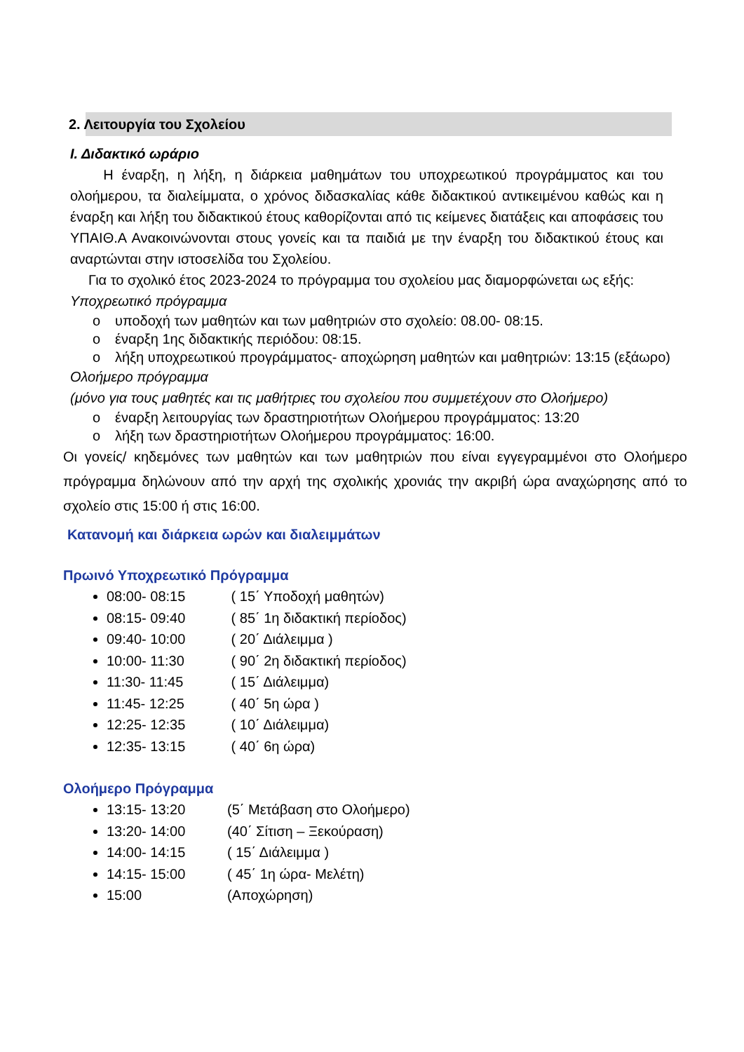2. Λειτουργία του Σχολείου
Ι. Διδακτικό ωράριο
Η έναρξη, η λήξη, η διάρκεια μαθημάτων του υποχρεωτικού προγράμματος και του ολοήμερου, τα διαλείμματα, ο χρόνος διδασκαλίας κάθε διδακτικού αντικειμένου καθώς και η έναρξη και λήξη του διδακτικού έτους καθορίζονται από τις κείμενες διατάξεις και αποφάσεις του ΥΠΑΙΘ.Α Ανακοινώνονται στους γονείς και τα παιδιά με την έναρξη του διδακτικού έτους και αναρτώνται στην ιστοσελίδα του Σχολείου.
Για το σχολικό έτος 2023-2024 το πρόγραμμα του σχολείου μας διαμορφώνεται ως εξής:
Υποχρεωτικό πρόγραμμα
o υποδοχή των μαθητών και των μαθητριών στο σχολείο: 08.00- 08:15.
o έναρξη 1ης διδακτικής περιόδου: 08:15.
o λήξη υποχρεωτικού προγράμματος- αποχώρηση μαθητών και μαθητριών: 13:15 (εξάωρο)
Ολοήμερο πρόγραμμα
(μόνο για τους μαθητές και τις μαθήτριες του σχολείου που συμμετέχουν στο Ολοήμερο)
o έναρξη λειτουργίας των δραστηριοτήτων Ολοήμερου προγράμματος: 13:20
o λήξη των δραστηριοτήτων Ολοήμερου προγράμματος: 16:00.
Οι γονείς/ κηδεμόνες των μαθητών και των μαθητριών που είναι εγγεγραμμένοι στο Ολοήμερο πρόγραμμα δηλώνουν από την αρχή της σχολικής χρονιάς την ακριβή ώρα αναχώρησης από το σχολείο στις 15:00 ή στις 16:00.
Κατανομή και διάρκεια ωρών και διαλειμμάτων
Πρωινό Υποχρεωτικό Πρόγραμμα
08:00- 08:15 ( 15΄ Υποδοχή μαθητών)
08:15- 09:40 ( 85΄ 1η διδακτική περίοδος)
09:40- 10:00 ( 20΄ Διάλειμμα )
10:00- 11:30 ( 90΄ 2η διδακτική περίοδος)
11:30- 11:45 ( 15΄ Διάλειμμα)
11:45- 12:25 ( 40΄ 5η ώρα )
12:25- 12:35 ( 10΄ Διάλειμμα)
12:35- 13:15 ( 40΄ 6η ώρα)
Ολοήμερο Πρόγραμμα
13:15- 13:20 (5΄ Μετάβαση στο Ολοήμερο)
13:20- 14:00 (40΄ Σίτιση – Ξεκούραση)
14:00- 14:15 ( 15΄ Διάλειμμα )
14:15- 15:00 ( 45΄ 1η ώρα- Μελέτη)
15:00 (Αποχώρηση)